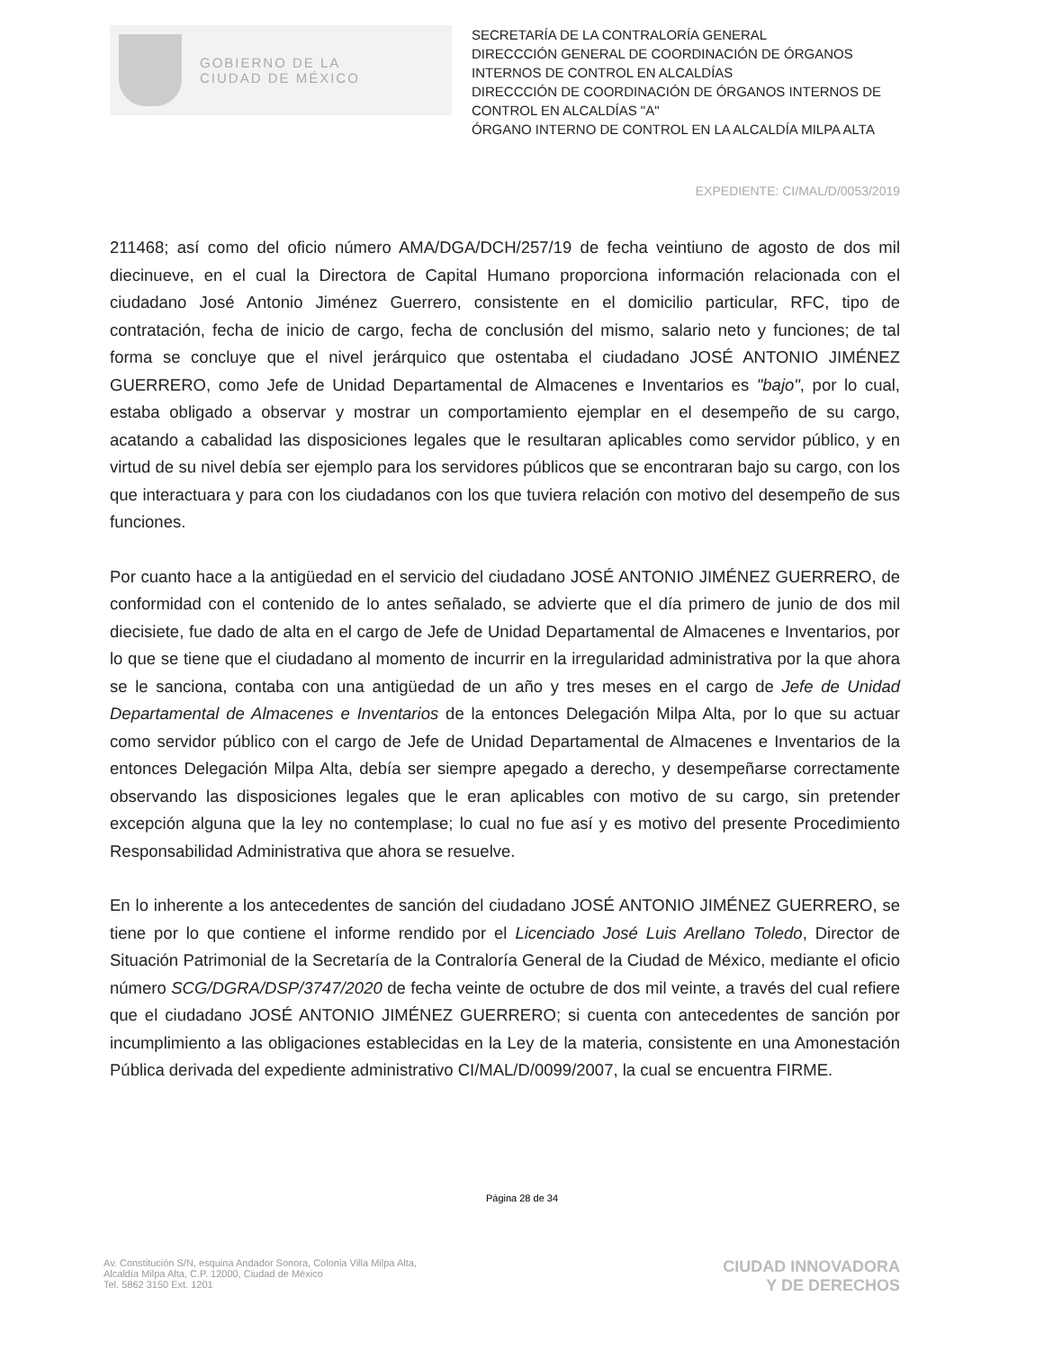GOBIERNO DE LA
CIUDAD DE MÉXICO
SECRETARÍA DE LA CONTRALORÍA GENERAL
DIRECCCIÓN GENERAL DE COORDINACIÓN DE ÓRGANOS INTERNOS DE CONTROL EN ALCALDÍAS
DIRECCCIÓN DE COORDINACIÓN DE ÓRGANOS INTERNOS DE CONTROL EN ALCALDÍAS "A"
ÓRGANO INTERNO DE CONTROL EN LA ALCALDÍA MILPA ALTA
EXPEDIENTE: CI/MAL/D/0053/2019
211468; así como del oficio número AMA/DGA/DCH/257/19 de fecha veintiuno de agosto de dos mil diecinueve, en el cual la Directora de Capital Humano proporciona información relacionada con el ciudadano José Antonio Jiménez Guerrero, consistente en el domicilio particular, RFC, tipo de contratación, fecha de inicio de cargo, fecha de conclusión del mismo, salario neto y funciones; de tal forma se concluye que el nivel jerárquico que ostentaba el ciudadano JOSÉ ANTONIO JIMÉNEZ GUERRERO, como Jefe de Unidad Departamental de Almacenes e Inventarios es "bajo", por lo cual, estaba obligado a observar y mostrar un comportamiento ejemplar en el desempeño de su cargo, acatando a cabalidad las disposiciones legales que le resultaran aplicables como servidor público, y en virtud de su nivel debía ser ejemplo para los servidores públicos que se encontraran bajo su cargo, con los que interactuara y para con los ciudadanos con los que tuviera relación con motivo del desempeño de sus funciones.
Por cuanto hace a la antigüedad en el servicio del ciudadano JOSÉ ANTONIO JIMÉNEZ GUERRERO, de conformidad con el contenido de lo antes señalado, se advierte que el día primero de junio de dos mil diecisiete, fue dado de alta en el cargo de Jefe de Unidad Departamental de Almacenes e Inventarios, por lo que se tiene que el ciudadano al momento de incurrir en la irregularidad administrativa por la que ahora se le sanciona, contaba con una antigüedad de un año y tres meses en el cargo de Jefe de Unidad Departamental de Almacenes e Inventarios de la entonces Delegación Milpa Alta, por lo que su actuar como servidor público con el cargo de Jefe de Unidad Departamental de Almacenes e Inventarios de la entonces Delegación Milpa Alta, debía ser siempre apegado a derecho, y desempeñarse correctamente observando las disposiciones legales que le eran aplicables con motivo de su cargo, sin pretender excepción alguna que la ley no contemplase; lo cual no fue así y es motivo del presente Procedimiento Responsabilidad Administrativa que ahora se resuelve.
En lo inherente a los antecedentes de sanción del ciudadano JOSÉ ANTONIO JIMÉNEZ GUERRERO, se tiene por lo que contiene el informe rendido por el Licenciado José Luis Arellano Toledo, Director de Situación Patrimonial de la Secretaría de la Contraloría General de la Ciudad de México, mediante el oficio número SCG/DGRA/DSP/3747/2020 de fecha veinte de octubre de dos mil veinte, a través del cual refiere que el ciudadano JOSÉ ANTONIO JIMÉNEZ GUERRERO; si cuenta con antecedentes de sanción por incumplimiento a las obligaciones establecidas en la Ley de la materia, consistente en una Amonestación Pública derivada del expediente administrativo CI/MAL/D/0099/2007, la cual se encuentra FIRME.
Página 28 de 34
Av. Constitución S/N, esquina Andador Sonora, Colonia Villa Milpa Alta,
Alcaldía Milpa Alta, C.P. 12000, Ciudad de México
Tel. 5862 3150 Ext. 1201
CIUDAD INNOVADORA
Y DE DERECHOS